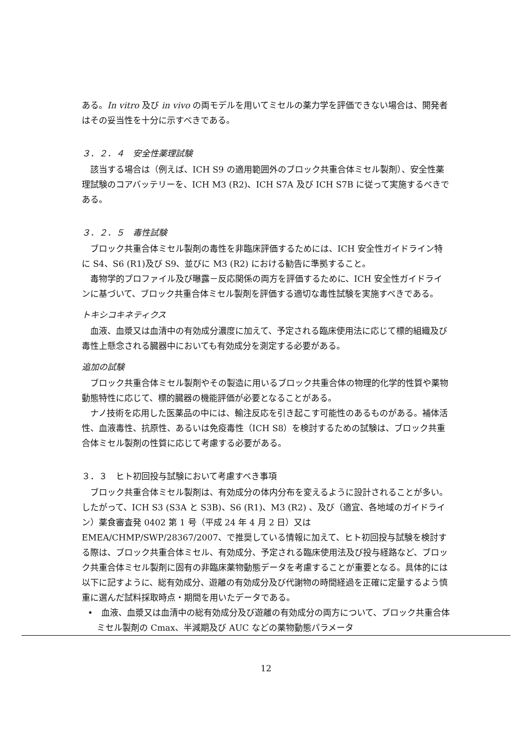ある。In vitro 及び in vivo の両モデルを用いてミセルの薬力学を評価できない場合は、開発者はその妥当性を十分に示すべきである。
３．２．４　安全性薬理試験
該当する場合は（例えば、ICH S9 の適用範囲外のブロック共重合体ミセル製剤）、安全性薬理試験のコアバッテリーを、ICH M3 (R2)、ICH S7A 及び ICH S7B に従って実施するべきである。
３．２．５　毒性試験
ブロック共重合体ミセル製剤の毒性を非臨床評価するためには、ICH 安全性ガイドライン特に S4、S6 (R1)及び S9、並びに M3 (R2) における勧告に準拠すること。
毒物学的プロファイル及び曝露－反応関係の両方を評価するために、ICH 安全性ガイドラインに基づいて、ブロック共重合体ミセル製剤を評価する適切な毒性試験を実施すべきである。
トキシコキネティクス
血液、血漿又は血清中の有効成分濃度に加えて、予定される臨床使用法に応じて標的組織及び毒性上懸念される臓器中においても有効成分を測定する必要がある。
追加の試験
ブロック共重合体ミセル製剤やその製造に用いるブロック共重合体の物理的化学的性質や薬物動態特性に応じて、標的臓器の機能評価が必要となることがある。
ナノ技術を応用した医薬品の中には、輸注反応を引き起こす可能性のあるものがある。補体活性、血液毒性、抗原性、あるいは免疫毒性（ICH S8）を検討するための試験は、ブロック共重合体ミセル製剤の性質に応じて考慮する必要がある。
３．３　ヒト初回投与試験において考慮すべき事項
ブロック共重合体ミセル製剤は、有効成分の体内分布を変えるように設計されることが多い。したがって、ICH S3 (S3A と S3B)、S6 (R1)、M3 (R2) 、及び（適宜、各地域のガイドライン）薬食審査発 0402 第 1 号（平成 24 年 4 月 2 日）又は EMEA/CHMP/SWP/28367/2007、で推奨している情報に加えて、ヒト初回投与試験を検討する際は、ブロック共重合体ミセル、有効成分、予定される臨床使用法及び投与経路など、ブロック共重合体ミセル製剤に固有の非臨床薬物動態データを考慮することが重要となる。具体的には以下に記すように、総有効成分、遊離の有効成分及び代謝物の時間経過を正確に定量するよう慎重に選んだ試料採取時点・期間を用いたデータである。
•　血液、血漿又は血清中の総有効成分及び遊離の有効成分の両方について、ブロック共重合体ミセル製剤の Cmax、半減期及び AUC などの薬物動態パラメータ
12